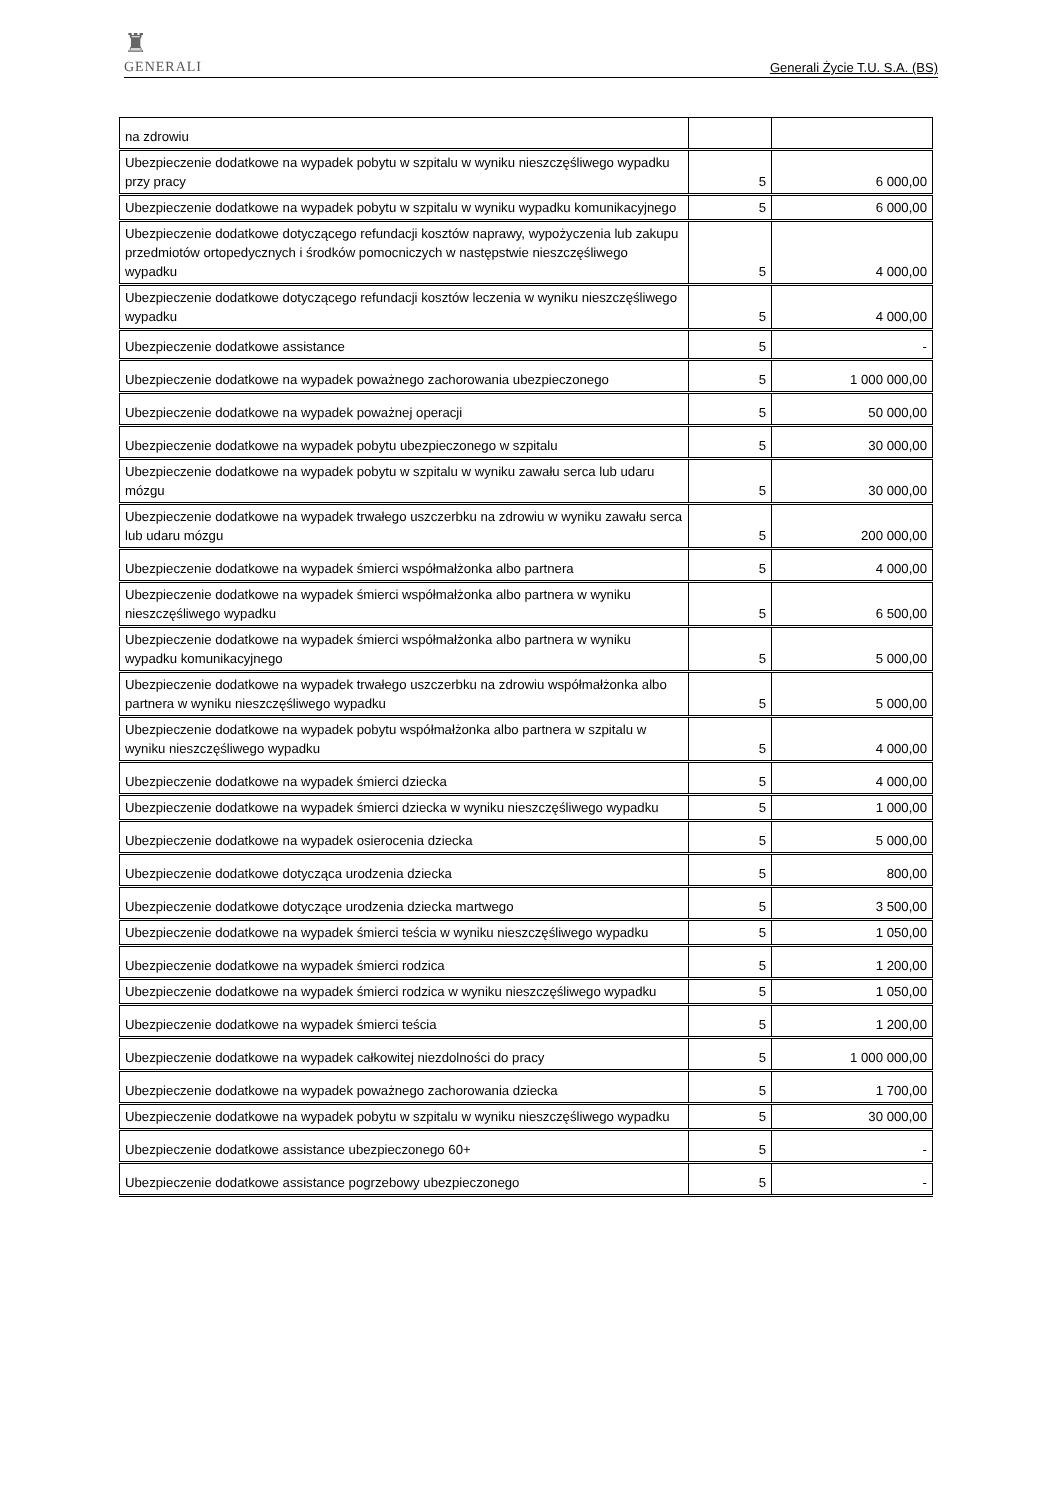♜
GENERALI
Generali Życie T.U. S.A. (BS)
| na zdrowiu | | |
| Ubezpieczenie dodatkowe na wypadek pobytu w szpitalu w wyniku nieszczęśliwego wypadku przy pracy | 5 | 6 000,00 |
| Ubezpieczenie dodatkowe na wypadek pobytu w szpitalu w wyniku wypadku komunikacyjnego | 5 | 6 000,00 |
| Ubezpieczenie dodatkowe dotyczącego refundacji kosztów naprawy, wypożyczenia lub zakupu przedmiotów ortopedycznych i środków pomocniczych w następstwie nieszczęśliwego wypadku | 5 | 4 000,00 |
| Ubezpieczenie dodatkowe dotyczącego refundacji kosztów leczenia w wyniku nieszczęśliwego wypadku | 5 | 4 000,00 |
| Ubezpieczenie dodatkowe assistance | 5 | - |
| Ubezpieczenie dodatkowe na wypadek poważnego zachorowania ubezpieczonego | 5 | 1 000 000,00 |
| Ubezpieczenie dodatkowe na wypadek poważnej operacji | 5 | 50 000,00 |
| Ubezpieczenie dodatkowe na wypadek pobytu ubezpieczonego w szpitalu | 5 | 30 000,00 |
| Ubezpieczenie dodatkowe na wypadek pobytu w szpitalu w wyniku zawału serca lub udaru mózgu | 5 | 30 000,00 |
| Ubezpieczenie dodatkowe na wypadek trwałego uszczerbku na zdrowiu w wyniku zawału serca lub udaru mózgu | 5 | 200 000,00 |
| Ubezpieczenie dodatkowe na wypadek śmierci współmałżonka albo partnera | 5 | 4 000,00 |
| Ubezpieczenie dodatkowe na wypadek śmierci współmałżonka albo partnera w wyniku nieszczęśliwego wypadku | 5 | 6 500,00 |
| Ubezpieczenie dodatkowe na wypadek śmierci współmałżonka albo partnera w wyniku wypadku komunikacyjnego | 5 | 5 000,00 |
| Ubezpieczenie dodatkowe na wypadek trwałego uszczerbku na zdrowiu współmałżonka albo partnera w wyniku nieszczęśliwego wypadku | 5 | 5 000,00 |
| Ubezpieczenie dodatkowe na wypadek pobytu współmałżonka albo partnera w szpitalu w wyniku nieszczęśliwego wypadku | 5 | 4 000,00 |
| Ubezpieczenie dodatkowe na wypadek śmierci dziecka | 5 | 4 000,00 |
| Ubezpieczenie dodatkowe na wypadek śmierci dziecka w wyniku nieszczęśliwego wypadku | 5 | 1 000,00 |
| Ubezpieczenie dodatkowe na wypadek osierocenia dziecka | 5 | 5 000,00 |
| Ubezpieczenie dodatkowe dotycząca urodzenia dziecka | 5 | 800,00 |
| Ubezpieczenie dodatkowe dotyczące urodzenia dziecka martwego | 5 | 3 500,00 |
| Ubezpieczenie dodatkowe na wypadek śmierci teścia w wyniku nieszczęśliwego wypadku | 5 | 1 050,00 |
| Ubezpieczenie dodatkowe na wypadek śmierci rodzica | 5 | 1 200,00 |
| Ubezpieczenie dodatkowe na wypadek śmierci rodzica w wyniku nieszczęśliwego wypadku | 5 | 1 050,00 |
| Ubezpieczenie dodatkowe na wypadek śmierci teścia | 5 | 1 200,00 |
| Ubezpieczenie dodatkowe na wypadek całkowitej niezdolności do pracy | 5 | 1 000 000,00 |
| Ubezpieczenie dodatkowe na wypadek poważnego zachorowania dziecka | 5 | 1 700,00 |
| Ubezpieczenie dodatkowe na wypadek pobytu w szpitalu w wyniku nieszczęśliwego wypadku | 5 | 30 000,00 |
| Ubezpieczenie dodatkowe assistance ubezpieczonego 60+ | 5 | - |
| Ubezpieczenie dodatkowe assistance pogrzebowy ubezpieczonego | 5 | - |